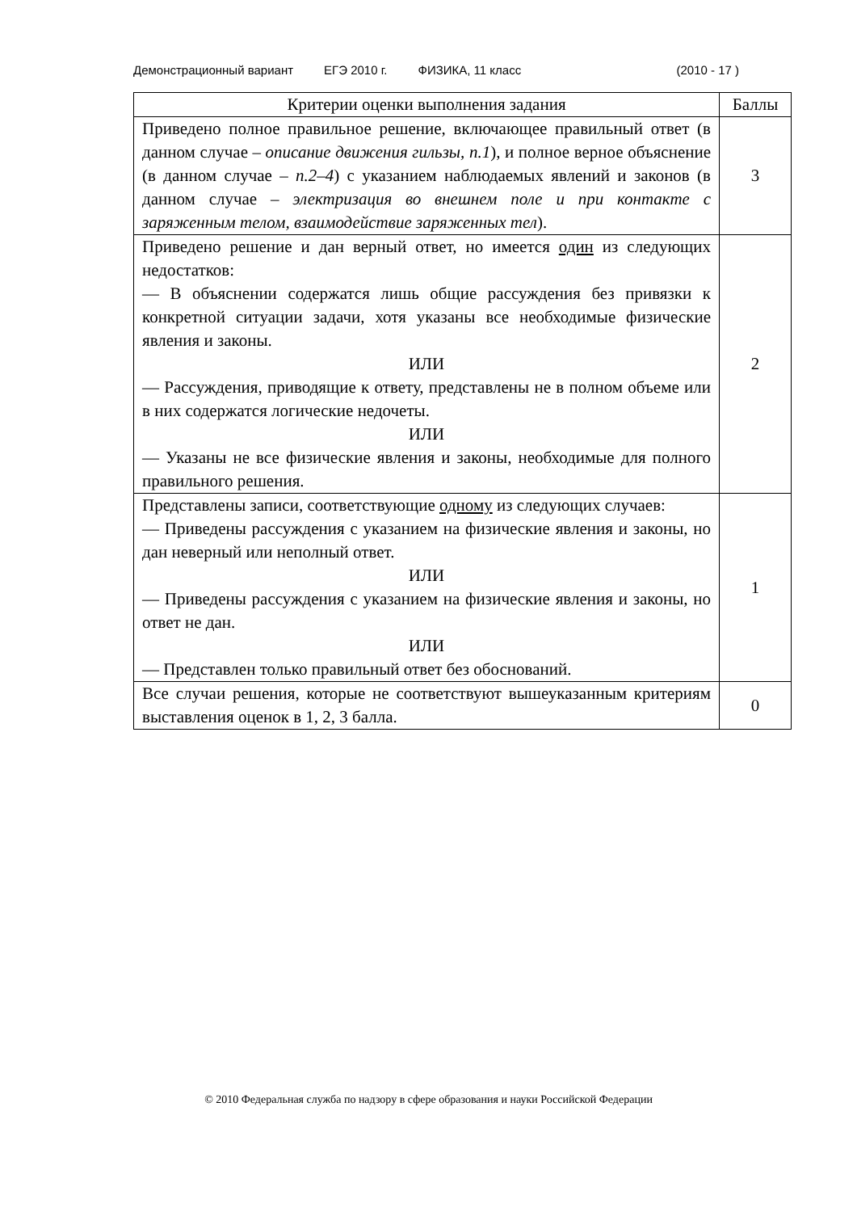Демонстрационный вариант ЕГЭ 2010 г. ФИЗИКА, 11 класс (2010 - 17 )
| Критерии оценки выполнения задания | Баллы |
| --- | --- |
| Приведено полное правильное решение, включающее правильный ответ (в данном случае – описание движения гильзы, п.1 ), и полное верное объяснение (в данном случае – п.2–4 ) с указанием наблюдаемых явлений и законов (в данном случае – электризация во внешнем поле и при контакте с заряженным телом, взаимодействие заряженных тел ). | 3 |
| Приведено решение и дан верный ответ, но имеется один из следующих недостатков: — В объяснении содержатся лишь общие рассуждения без привязки к конкретной ситуации задачи, хотя указаны все необходимые физические явления и законы. ИЛИ — Рассуждения, приводящие к ответу, представлены не в полном объеме или в них содержатся логические недочеты. ИЛИ — Указаны не все физические явления и законы, необходимые для полного правильного решения. | 2 |
| Представлены записи, соответствующие одному из следующих случаев: — Приведены рассуждения с указанием на физические явления и законы, но дан неверный или неполный ответ. ИЛИ — Приведены рассуждения с указанием на физические явления и законы, но ответ не дан. ИЛИ — Представлен только правильный ответ без обоснований. | 1 |
| Все случаи решения, которые не соответствуют вышеуказанным критериям выставления оценок в 1, 2, 3 балла. | 0 |
© 2010 Федеральная служба по надзору в сфере образования и науки Российской Федерации